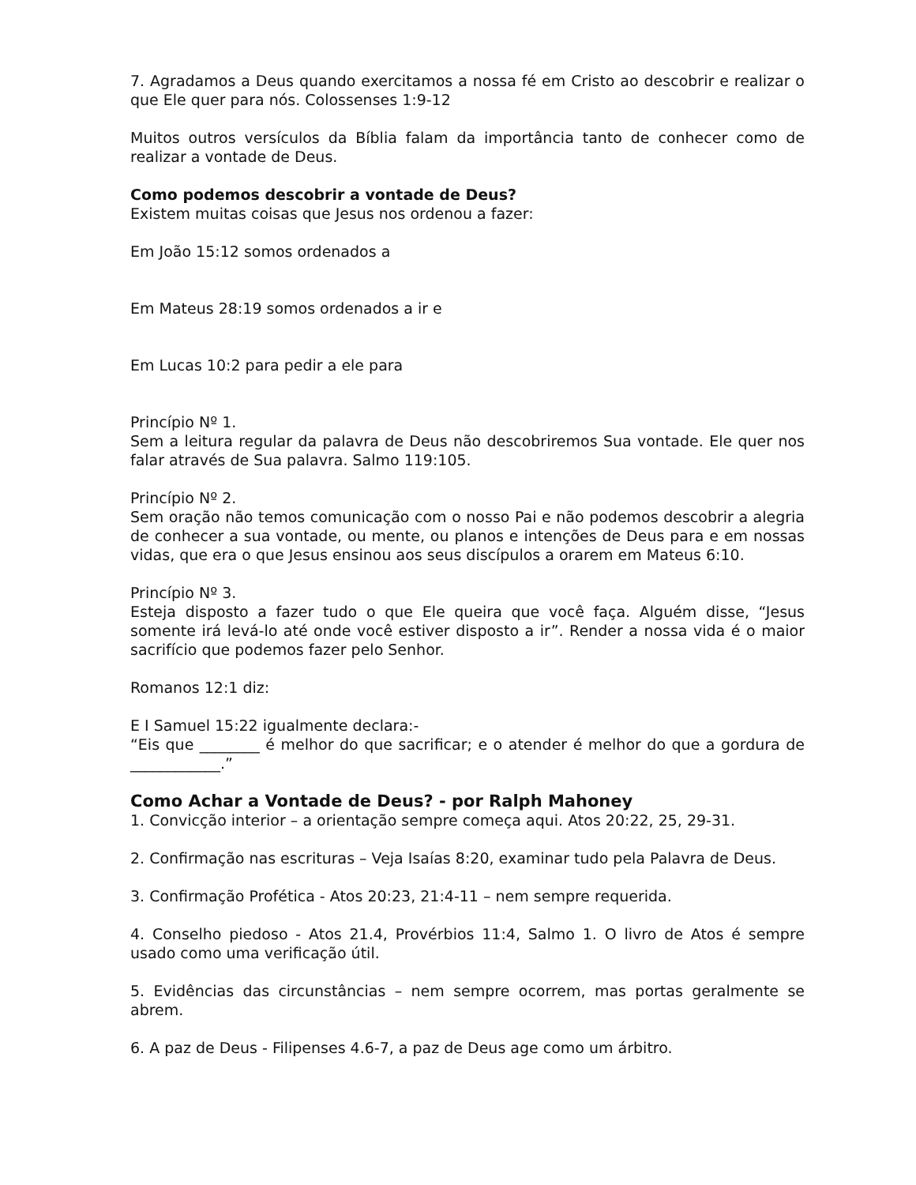7. Agradamos a Deus quando exercitamos a nossa fé em Cristo ao descobrir e realizar o que Ele quer para nós. Colossenses 1:9-12
Muitos outros versículos da Bíblia falam da importância tanto de conhecer como de realizar a vontade de Deus.
Como podemos descobrir a vontade de Deus?
Existem muitas coisas que Jesus nos ordenou a fazer:
Em João 15:12 somos ordenados a
Em Mateus 28:19 somos ordenados a ir e
Em Lucas 10:2 para pedir a ele para
Princípio Nº 1.
Sem a leitura regular da palavra de Deus não descobriremos Sua vontade. Ele quer nos falar através de Sua palavra. Salmo 119:105.
Princípio Nº 2.
Sem oração não temos comunicação com o nosso Pai e não podemos descobrir a alegria de conhecer a sua vontade, ou mente, ou planos e intenções de Deus para e em nossas vidas, que era o que Jesus ensinou aos seus discípulos a orarem em Mateus 6:10.
Princípio Nº 3.
Esteja disposto a fazer tudo o que Ele queira que você faça. Alguém disse, “Jesus somente irá levá-lo até onde você estiver disposto a ir”. Render a nossa vida é o maior sacrifício que podemos fazer pelo Senhor.
Romanos 12:1 diz:
E I Samuel 15:22 igualmente declara:-
“Eis que ________ é melhor do que sacrificar; e o atender é melhor do que a gordura de ____________.”
Como Achar a Vontade de Deus? - por Ralph Mahoney
1. Convicção interior – a orientação sempre começa aqui. Atos 20:22, 25, 29-31.
2. Confirmação nas escrituras – Veja Isaías 8:20, examinar tudo pela Palavra de Deus.
3. Confirmação Profética - Atos 20:23, 21:4-11 – nem sempre requerida.
4. Conselho piedoso - Atos 21.4, Provérbios 11:4, Salmo 1. O livro de Atos é sempre usado como uma verificação útil.
5. Evidências das circunstâncias – nem sempre ocorrem, mas portas geralmente se abrem.
6. A paz de Deus - Filipenses 4.6-7, a paz de Deus age como um árbitro.